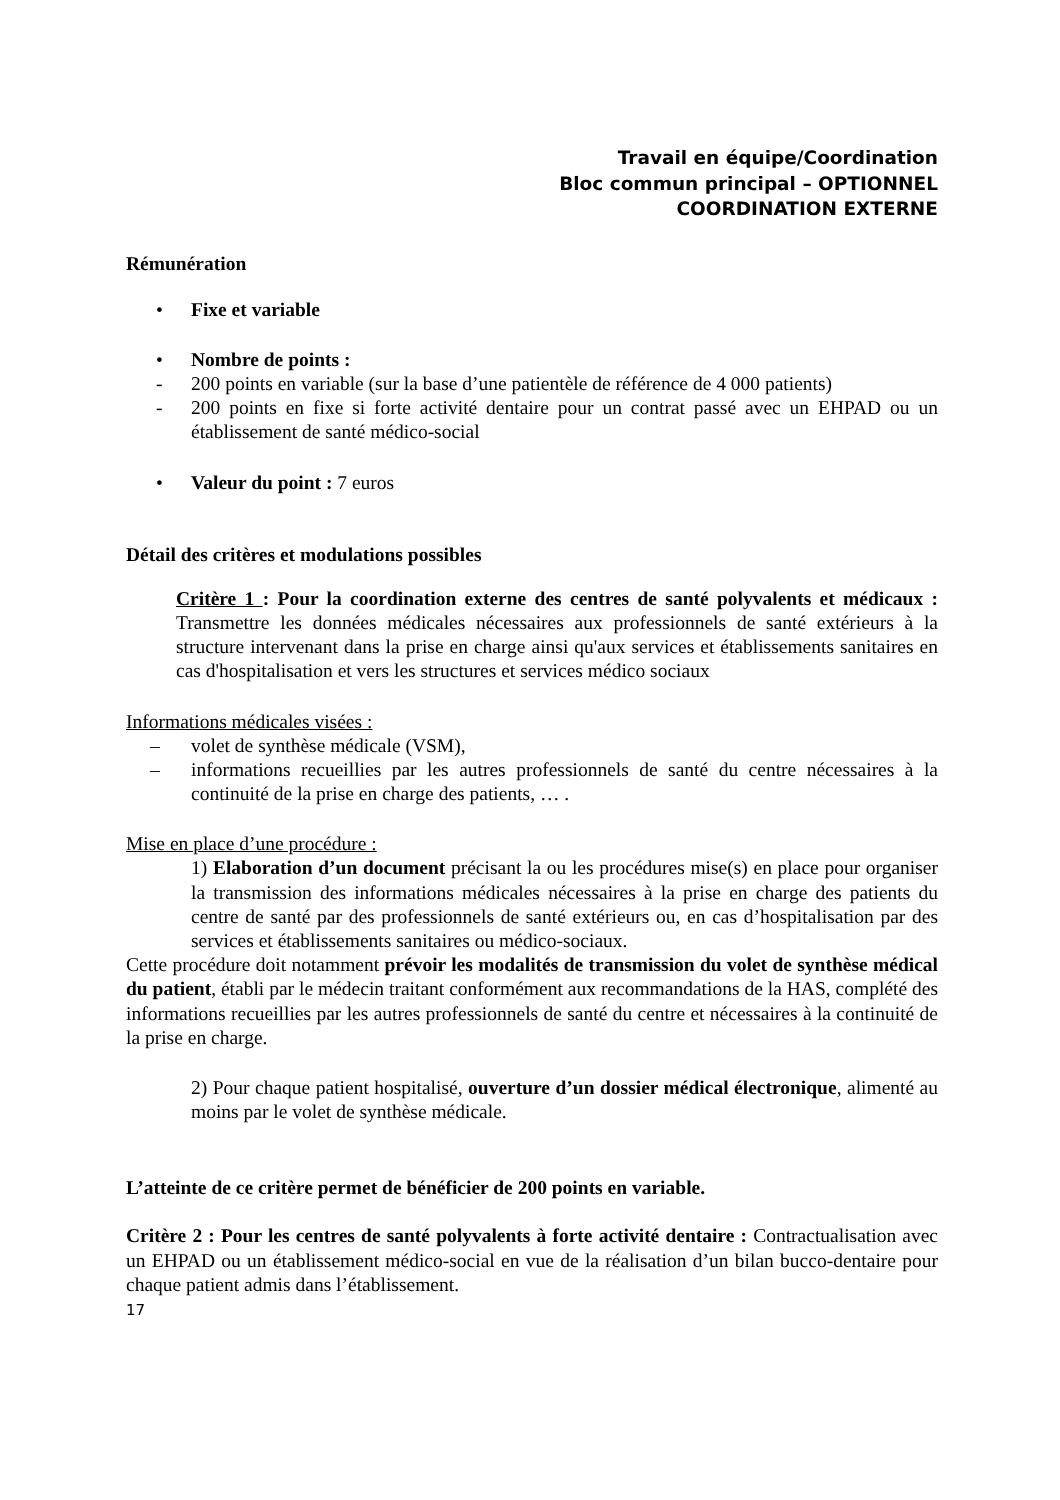Travail en équipe/Coordination
Bloc commun principal – OPTIONNEL
COORDINATION EXTERNE
Rémunération
• Fixe et variable
• Nombre de points :
- 200 points en variable (sur la base d’une patientèle de référence de 4 000 patients)
- 200 points en fixe si forte activité dentaire pour un contrat passé avec un EHPAD ou un établissement de santé médico-social
• Valeur du point : 7 euros
Détail des critères et modulations possibles
Critère 1 : Pour la coordination externe des centres de santé polyvalents et médicaux : Transmettre les données médicales nécessaires aux professionnels de santé extérieurs à la structure intervenant dans la prise en charge ainsi qu'aux services et établissements sanitaires en cas d'hospitalisation et vers les structures et services médico sociaux
Informations médicales visées :
– volet de synthèse médicale (VSM),
– informations recueillies par les autres professionnels de santé du centre nécessaires à la continuité de la prise en charge des patients, … .
Mise en place d’une procédure :
1) Elaboration d’un document précisant la ou les procédures mise(s) en place pour organiser la transmission des informations médicales nécessaires à la prise en charge des patients du centre de santé par des professionnels de santé extérieurs ou, en cas d’hospitalisation par des services et établissements sanitaires ou médico-sociaux.
Cette procédure doit notamment prévoir les modalités de transmission du volet de synthèse médical du patient, établi par le médecin traitant conformément aux recommandations de la HAS, complété des informations recueillies par les autres professionnels de santé du centre et nécessaires à la continuité de la prise en charge.
2) Pour chaque patient hospitalisé, ouverture d’un dossier médical électronique, alimenté au moins par le volet de synthèse médicale.
L’atteinte de ce critère permet de bénéficier de 200 points en variable.
Critère 2 : Pour les centres de santé polyvalents à forte activité dentaire : Contractualisation avec un EHPAD ou un établissement médico-social en vue de la réalisation d’un bilan bucco-dentaire pour chaque patient admis dans l’établissement.
17